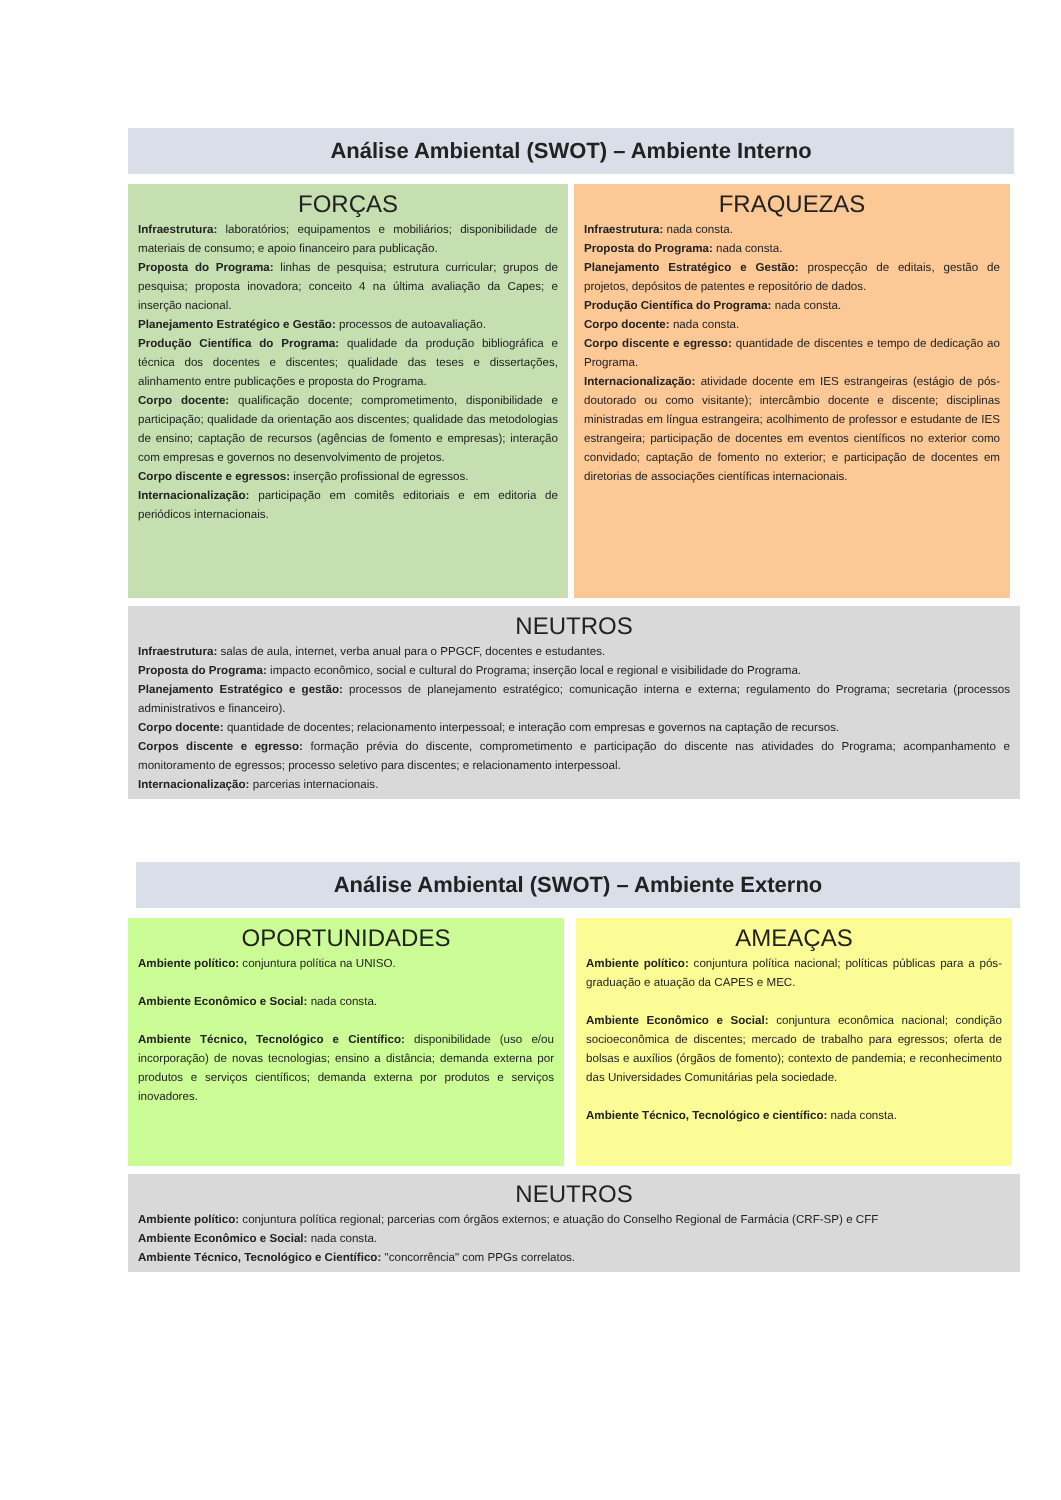Análise Ambiental (SWOT) – Ambiente Interno
FORÇAS
Infraestrutura: laboratórios; equipamentos e mobiliários; disponibilidade de materiais de consumo; e apoio financeiro para publicação.
Proposta do Programa: linhas de pesquisa; estrutura curricular; grupos de pesquisa; proposta inovadora; conceito 4 na última avaliação da Capes; e inserção nacional.
Planejamento Estratégico e Gestão: processos de autoavaliação.
Produção Científica do Programa: qualidade da produção bibliográfica e técnica dos docentes e discentes; qualidade das teses e dissertações, alinhamento entre publicações e proposta do Programa.
Corpo docente: qualificação docente; comprometimento, disponibilidade e participação; qualidade da orientação aos discentes; qualidade das metodologias de ensino; captação de recursos (agências de fomento e empresas); interação com empresas e governos no desenvolvimento de projetos.
Corpo discente e egressos: inserção profissional de egressos.
Internacionalização: participação em comitês editoriais e em editoria de periódicos internacionais.
FRAQUEZAS
Infraestrutura: nada consta.
Proposta do Programa: nada consta.
Planejamento Estratégico e Gestão: prospecção de editais, gestão de projetos, depósitos de patentes e repositório de dados.
Produção Científica do Programa: nada consta.
Corpo docente: nada consta.
Corpo discente e egresso: quantidade de discentes e tempo de dedicação ao Programa.
Internacionalização: atividade docente em IES estrangeiras (estágio de pós-doutorado ou como visitante); intercâmbio docente e discente; disciplinas ministradas em língua estrangeira; acolhimento de professor e estudante de IES estrangeira; participação de docentes em eventos científicos no exterior como convidado; captação de fomento no exterior; e participação de docentes em diretorias de associações científicas internacionais.
NEUTROS
Infraestrutura: salas de aula, internet, verba anual para o PPGCF, docentes e estudantes.
Proposta do Programa: impacto econômico, social e cultural do Programa; inserção local e regional e visibilidade do Programa.
Planejamento Estratégico e gestão: processos de planejamento estratégico; comunicação interna e externa; regulamento do Programa; secretaria (processos administrativos e financeiro).
Corpo docente: quantidade de docentes; relacionamento interpessoal; e interação com empresas e governos na captação de recursos.
Corpos discente e egresso: formação prévia do discente, comprometimento e participação do discente nas atividades do Programa; acompanhamento e monitoramento de egressos; processo seletivo para discentes; e relacionamento interpessoal.
Internacionalização: parcerias internacionais.
Análise Ambiental (SWOT) – Ambiente Externo
OPORTUNIDADES
Ambiente político: conjuntura política na UNISO.
Ambiente Econômico e Social: nada consta.
Ambiente Técnico, Tecnológico e Científico: disponibilidade (uso e/ou incorporação) de novas tecnologias; ensino a distância; demanda externa por produtos e serviços científicos; demanda externa por produtos e serviços inovadores.
AMEAÇAS
Ambiente político: conjuntura política nacional; políticas públicas para a pós-graduação e atuação da CAPES e MEC.
Ambiente Econômico e Social: conjuntura econômica nacional; condição socioeconômica de discentes; mercado de trabalho para egressos; oferta de bolsas e auxílios (órgãos de fomento); contexto de pandemia; e reconhecimento das Universidades Comunitárias pela sociedade.
Ambiente Técnico, Tecnológico e científico: nada consta.
NEUTROS
Ambiente político: conjuntura política regional; parcerias com órgãos externos; e atuação do Conselho Regional de Farmácia (CRF-SP) e CFF
Ambiente Econômico e Social: nada consta.
Ambiente Técnico, Tecnológico e Científico: "concorrência" com PPGs correlatos.